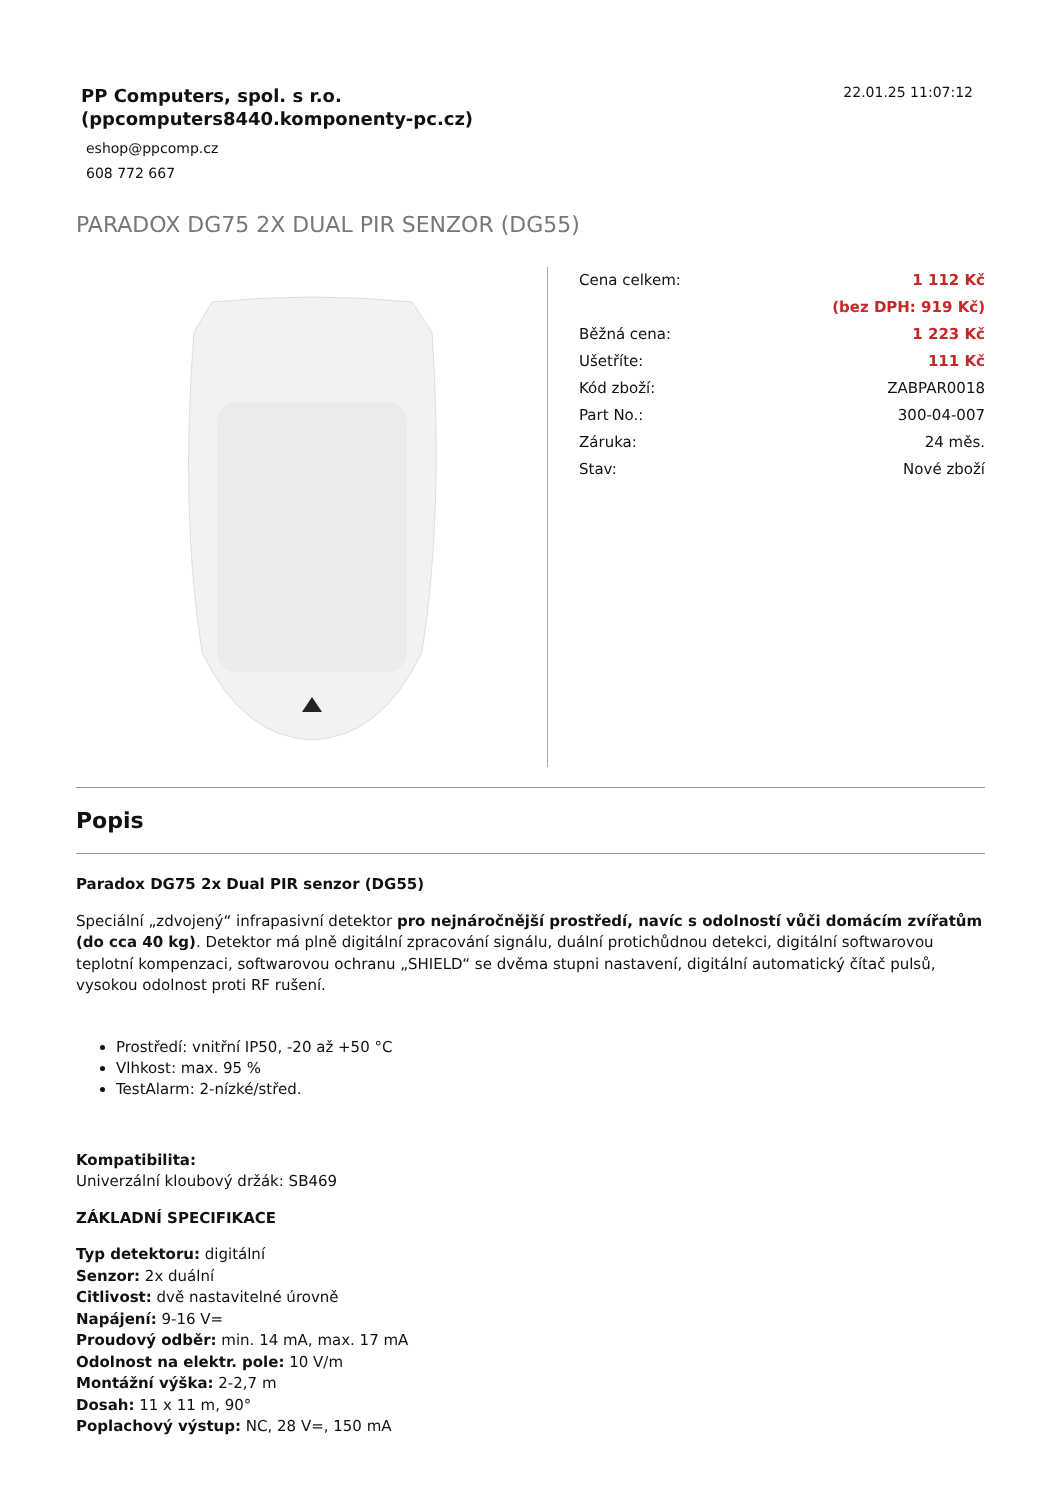PP Computers, spol. s r.o.
(ppcomputers8440.komponenty-pc.cz)
eshop@ppcomp.cz
608 772 667
22.01.25 11:07:12
PARADOX DG75 2X DUAL PIR SENZOR (DG55)
| Cena celkem: | 1 112 Kč |
| | (bez DPH: 919 Kč) |
| Běžná cena: | 1 223 Kč |
| Ušetříte: | 111 Kč |
| Kód zboží: | ZABPAR0018 |
| Part No.: | 300-04-007 |
| Záruka: | 24 měs. |
| Stav: | Nové zboží |
Popis
Paradox DG75 2x Dual PIR senzor (DG55)
Speciální „zdvojený“ infrapasivní detektor pro nejnáročnější prostředí, navíc s odolností vůči domácím zvířatům (do cca 40 kg). Detektor má plně digitální zpracování signálu, duální protichůdnou detekci, digitální softwarovou teplotní kompenzaci, softwarovou ochranu „SHIELD“ se dvěma stupni nastavení, digitální automatický čítač pulsů, vysokou odolnost proti RF rušení.
Prostředí: vnitřní IP50, -20 až +50 °C
Vlhkost: max. 95 %
TestAlarm: 2-nízké/střed.
Kompatibilita:
Univerzální kloubový držák: SB469
ZÁKLADNÍ SPECIFIKACE
Typ detektoru: digitální
Senzor: 2x duální
Citlivost: dvě nastavitelné úrovně
Napájení: 9-16 V=
Proudový odběr: min. 14 mA, max. 17 mA
Odolnost na elektr. pole: 10 V/m
Montážní výška: 2-2,7 m
Dosah: 11 x 11 m, 90°
Poplachový výstup: NC, 28 V=, 150 mA